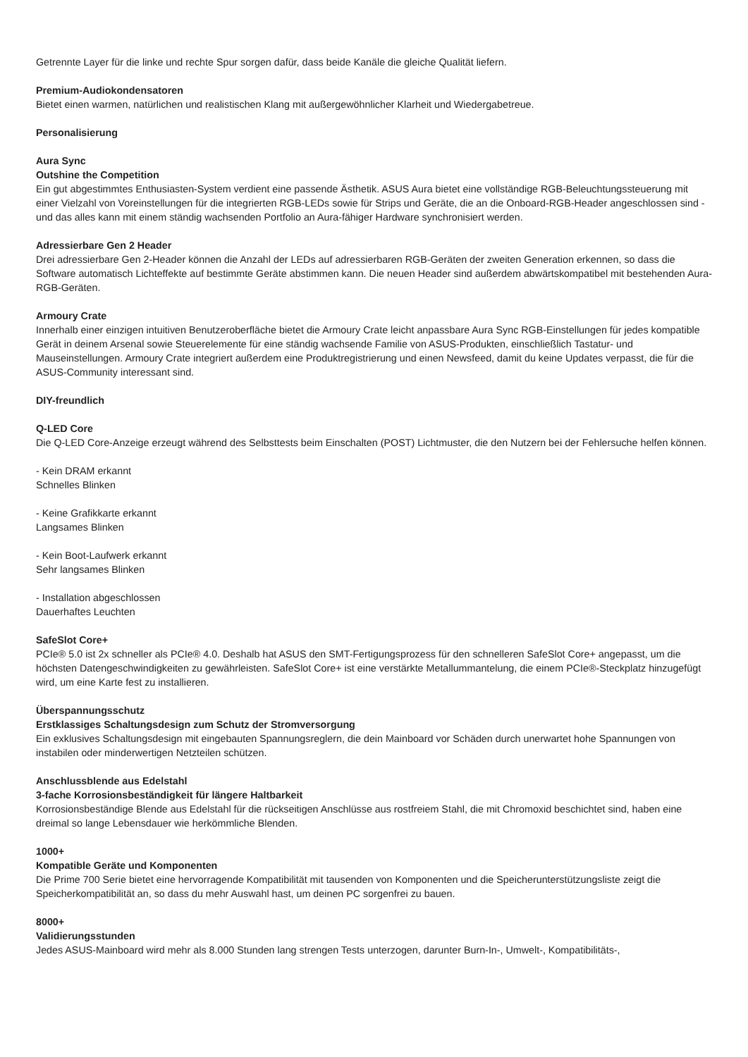Getrennte Layer für die linke und rechte Spur sorgen dafür, dass beide Kanäle die gleiche Qualität liefern.
Premium-Audiokondensatoren
Bietet einen warmen, natürlichen und realistischen Klang mit außergewöhnlicher Klarheit und Wiedergabetreue.
Personalisierung
Aura Sync
Outshine the Competition
Ein gut abgestimmtes Enthusiasten-System verdient eine passende Ästhetik. ASUS Aura bietet eine vollständige RGB-Beleuchtungssteuerung mit einer Vielzahl von Voreinstellungen für die integrierten RGB-LEDs sowie für Strips und Geräte, die an die Onboard-RGB-Header angeschlossen sind - und das alles kann mit einem ständig wachsenden Portfolio an Aura-fähiger Hardware synchronisiert werden.
Adressierbare Gen 2 Header
Drei adressierbare Gen 2-Header können die Anzahl der LEDs auf adressierbaren RGB-Geräten der zweiten Generation erkennen, so dass die Software automatisch Lichteffekte auf bestimmte Geräte abstimmen kann. Die neuen Header sind außerdem abwärtskompatibel mit bestehenden Aura-RGB-Geräten.
Armoury Crate
Innerhalb einer einzigen intuitiven Benutzeroberfläche bietet die Armoury Crate leicht anpassbare Aura Sync RGB-Einstellungen für jedes kompatible Gerät in deinem Arsenal sowie Steuerelemente für eine ständig wachsende Familie von ASUS-Produkten, einschließlich Tastatur- und Mauseinstellungen. Armoury Crate integriert außerdem eine Produktregistrierung und einen Newsfeed, damit du keine Updates verpasst, die für die ASUS-Community interessant sind.
DIY-freundlich
Q-LED Core
Die Q-LED Core-Anzeige erzeugt während des Selbsttests beim Einschalten (POST) Lichtmuster, die den Nutzern bei der Fehlersuche helfen können.
- Kein DRAM erkannt
Schnelles Blinken
- Keine Grafikkarte erkannt
Langsames Blinken
- Kein Boot-Laufwerk erkannt
Sehr langsames Blinken
- Installation abgeschlossen
Dauerhaftes Leuchten
SafeSlot Core+
PCIe® 5.0 ist 2x schneller als PCIe® 4.0. Deshalb hat ASUS den SMT-Fertigungsprozess für den schnelleren SafeSlot Core+ angepasst, um die höchsten Datengeschwindigkeiten zu gewährleisten. SafeSlot Core+ ist eine verstärkte Metallummantelung, die einem PCIe®-Steckplatz hinzugefügt wird, um eine Karte fest zu installieren.
Überspannungsschutz
Erstklassiges Schaltungsdesign zum Schutz der Stromversorgung
Ein exklusives Schaltungsdesign mit eingebauten Spannungsreglern, die dein Mainboard vor Schäden durch unerwartet hohe Spannungen von instabilen oder minderwertigen Netzteilen schützen.
Anschlussblende aus Edelstahl
3-fache Korrosionsbeständigkeit für längere Haltbarkeit
Korrosionsbeständige Blende aus Edelstahl für die rückseitigen Anschlüsse aus rostfreiem Stahl, die mit Chromoxid beschichtet sind, haben eine dreimal so lange Lebensdauer wie herkömmliche Blenden.
1000+
Kompatible Geräte und Komponenten
Die Prime 700 Serie bietet eine hervorragende Kompatibilität mit tausenden von Komponenten und die Speicherunterstützungsliste zeigt die Speicherkompatibilität an, so dass du mehr Auswahl hast, um deinen PC sorgenfrei zu bauen.
8000+
Validierungsstunden
Jedes ASUS-Mainboard wird mehr als 8.000 Stunden lang strengen Tests unterzogen, darunter Burn-In-, Umwelt-, Kompatibilitäts-,